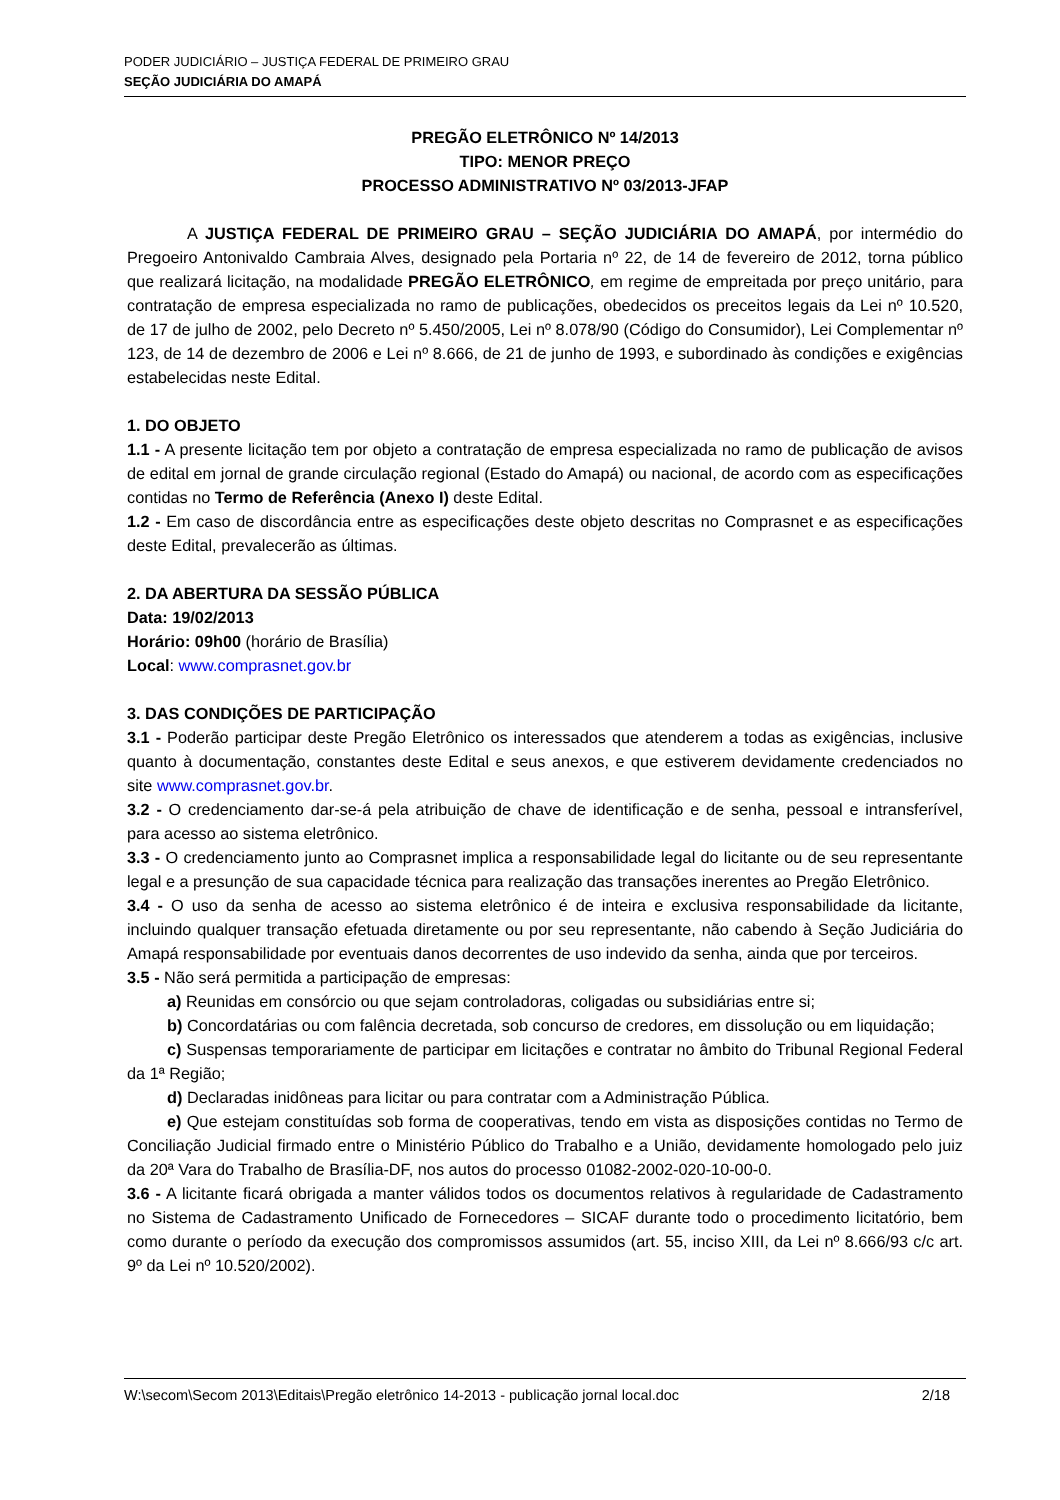PODER JUDICIÁRIO – JUSTIÇA FEDERAL DE PRIMEIRO GRAU
SEÇÃO JUDICIÁRIA DO AMAPÁ
PREGÃO ELETRÔNICO Nº 14/2013
TIPO: MENOR PREÇO
PROCESSO ADMINISTRATIVO Nº 03/2013-JFAP
A JUSTIÇA FEDERAL DE PRIMEIRO GRAU – SEÇÃO JUDICIÁRIA DO AMAPÁ, por intermédio do Pregoeiro Antonivaldo Cambraia Alves, designado pela Portaria nº 22, de 14 de fevereiro de 2012, torna público que realizará licitação, na modalidade PREGÃO ELETRÔNICO, em regime de empreitada por preço unitário, para contratação de empresa especializada no ramo de publicações, obedecidos os preceitos legais da Lei nº 10.520, de 17 de julho de 2002, pelo Decreto nº 5.450/2005, Lei nº 8.078/90 (Código do Consumidor), Lei Complementar nº 123, de 14 de dezembro de 2006 e Lei nº 8.666, de 21 de junho de 1993, e subordinado às condições e exigências estabelecidas neste Edital.
1. DO OBJETO
1.1 - A presente licitação tem por objeto a contratação de empresa especializada no ramo de publicação de avisos de edital em jornal de grande circulação regional (Estado do Amapá) ou nacional, de acordo com as especificações contidas no Termo de Referência (Anexo I) deste Edital.
1.2 - Em caso de discordância entre as especificações deste objeto descritas no Comprasnet e as especificações deste Edital, prevalecerão as últimas.
2. DA ABERTURA DA SESSÃO PÚBLICA
Data: 19/02/2013
Horário: 09h00 (horário de Brasília)
Local: www.comprasnet.gov.br
3. DAS CONDIÇÕES DE PARTICIPAÇÃO
3.1 - Poderão participar deste Pregão Eletrônico os interessados que atenderem a todas as exigências, inclusive quanto à documentação, constantes deste Edital e seus anexos, e que estiverem devidamente credenciados no site www.comprasnet.gov.br.
3.2 - O credenciamento dar-se-á pela atribuição de chave de identificação e de senha, pessoal e intransferível, para acesso ao sistema eletrônico.
3.3 - O credenciamento junto ao Comprasnet implica a responsabilidade legal do licitante ou de seu representante legal e a presunção de sua capacidade técnica para realização das transações inerentes ao Pregão Eletrônico.
3.4 - O uso da senha de acesso ao sistema eletrônico é de inteira e exclusiva responsabilidade da licitante, incluindo qualquer transação efetuada diretamente ou por seu representante, não cabendo à Seção Judiciária do Amapá responsabilidade por eventuais danos decorrentes de uso indevido da senha, ainda que por terceiros.
3.5 - Não será permitida a participação de empresas:
a) Reunidas em consórcio ou que sejam controladoras, coligadas ou subsidiárias entre si;
b) Concordatárias ou com falência decretada, sob concurso de credores, em dissolução ou em liquidação;
c) Suspensas temporariamente de participar em licitações e contratar no âmbito do Tribunal Regional Federal da 1ª Região;
d) Declaradas inidôneas para licitar ou para contratar com a Administração Pública.
e) Que estejam constituídas sob forma de cooperativas, tendo em vista as disposições contidas no Termo de Conciliação Judicial firmado entre o Ministério Público do Trabalho e a União, devidamente homologado pelo juiz da 20ª Vara do Trabalho de Brasília-DF, nos autos do processo 01082-2002-020-10-00-0.
3.6 - A licitante ficará obrigada a manter válidos todos os documentos relativos à regularidade de Cadastramento no Sistema de Cadastramento Unificado de Fornecedores – SICAF durante todo o procedimento licitatório, bem como durante o período da execução dos compromissos assumidos (art. 55, inciso XIII, da Lei nº 8.666/93 c/c art. 9º da Lei nº 10.520/2002).
W:\secom\Secom 2013\Editais\Pregão eletrônico 14-2013 - publicação jornal local.doc 2/18